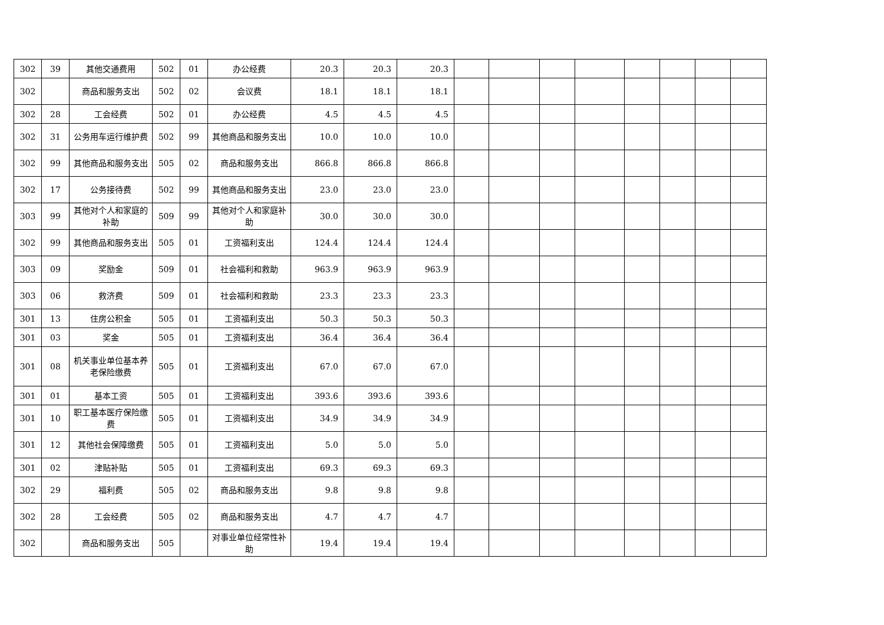| 302 | 39 | 其他交通费用 | 502 | 01 | 办公经费 | 20.3 | 20.3 | 20.3 | | | | | | | | |
| 302 | | 商品和服务支出 | 502 | 02 | 会议费 | 18.1 | 18.1 | 18.1 | | | | | | | | |
| 302 | 28 | 工会经费 | 502 | 01 | 办公经费 | 4.5 | 4.5 | 4.5 | | | | | | | | |
| 302 | 31 | 公务用车运行维护费 | 502 | 99 | 其他商品和服务支出 | 10.0 | 10.0 | 10.0 | | | | | | | | |
| 302 | 99 | 其他商品和服务支出 | 505 | 02 | 商品和服务支出 | 866.8 | 866.8 | 866.8 | | | | | | | | |
| 302 | 17 | 公务接待费 | 502 | 99 | 其他商品和服务支出 | 23.0 | 23.0 | 23.0 | | | | | | | | |
| 303 | 99 | 其他对个人和家庭的补助 | 509 | 99 | 其他对个人和家庭补助 | 30.0 | 30.0 | 30.0 | | | | | | | | |
| 302 | 99 | 其他商品和服务支出 | 505 | 01 | 工资福利支出 | 124.4 | 124.4 | 124.4 | | | | | | | | |
| 303 | 09 | 奖励金 | 509 | 01 | 社会福利和救助 | 963.9 | 963.9 | 963.9 | | | | | | | | |
| 303 | 06 | 救济费 | 509 | 01 | 社会福利和救助 | 23.3 | 23.3 | 23.3 | | | | | | | | |
| 301 | 13 | 住房公积金 | 505 | 01 | 工资福利支出 | 50.3 | 50.3 | 50.3 | | | | | | | | |
| 301 | 03 | 奖金 | 505 | 01 | 工资福利支出 | 36.4 | 36.4 | 36.4 | | | | | | | | |
| 301 | 08 | 机关事业单位基本养老保险缴费 | 505 | 01 | 工资福利支出 | 67.0 | 67.0 | 67.0 | | | | | | | | |
| 301 | 01 | 基本工资 | 505 | 01 | 工资福利支出 | 393.6 | 393.6 | 393.6 | | | | | | | | |
| 301 | 10 | 职工基本医疗保险缴费 | 505 | 01 | 工资福利支出 | 34.9 | 34.9 | 34.9 | | | | | | | | |
| 301 | 12 | 其他社会保障缴费 | 505 | 01 | 工资福利支出 | 5.0 | 5.0 | 5.0 | | | | | | | | |
| 301 | 02 | 津贴补贴 | 505 | 01 | 工资福利支出 | 69.3 | 69.3 | 69.3 | | | | | | | | |
| 302 | 29 | 福利费 | 505 | 02 | 商品和服务支出 | 9.8 | 9.8 | 9.8 | | | | | | | | |
| 302 | 28 | 工会经费 | 505 | 02 | 商品和服务支出 | 4.7 | 4.7 | 4.7 | | | | | | | | |
| 302 | | 商品和服务支出 | 505 | | 对事业单位经常性补助 | 19.4 | 19.4 | 19.4 | | | | | | | | |